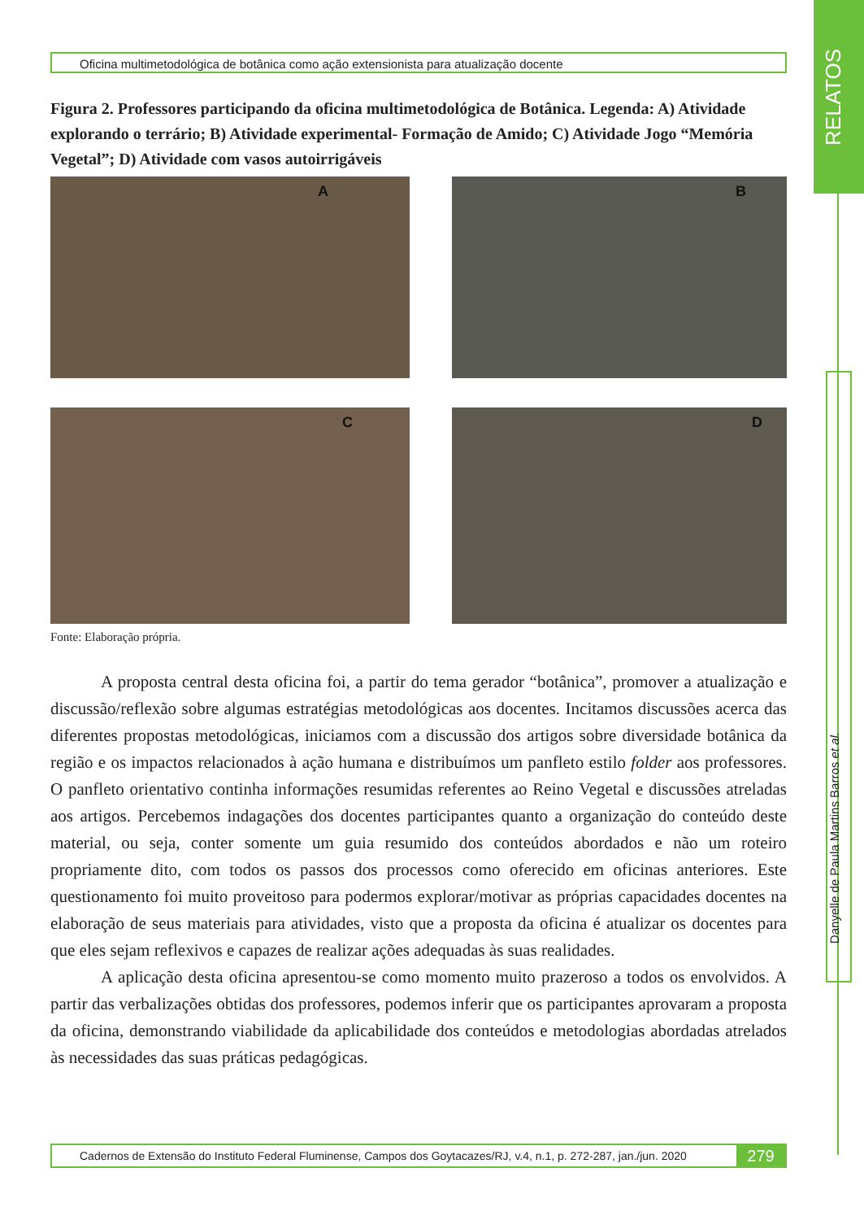RELATOS
Danyelle de Paula Martins Barros et al.
Oficina multimetodológica de botânica como ação extensionista para atualização docente
Figura 2. Professores participando da oficina multimetodológica de Botânica. Legenda: A) Atividade explorando o terrário; B) Atividade experimental- Formação de Amido; C) Atividade Jogo “Memória Vegetal”; D) Atividade com vasos autoirrigáveis
A
B
C
D
Fonte: Elaboração própria.
A proposta central desta oficina foi, a partir do tema gerador “botânica”, promover a atualização e discussão/reflexão sobre algumas estratégias metodológicas aos docentes. Incitamos discussões acerca das diferentes propostas metodológicas, iniciamos com a discussão dos artigos sobre diversidade botânica da região e os impactos relacionados à ação humana e distribuímos um panfleto estilo folder aos professores. O panfleto orientativo continha informações resumidas referentes ao Reino Vegetal e discussões atreladas aos artigos. Percebemos indagações dos docentes participantes quanto a organização do conteúdo deste material, ou seja, conter somente um guia resumido dos conteúdos abordados e não um roteiro propriamente dito, com todos os passos dos processos como oferecido em oficinas anteriores. Este questionamento foi muito proveitoso para podermos explorar/motivar as próprias capacidades docentes na elaboração de seus materiais para atividades, visto que a proposta da oficina é atualizar os docentes para que eles sejam reflexivos e capazes de realizar ações adequadas às suas realidades.
A aplicação desta oficina apresentou-se como momento muito prazeroso a todos os envolvidos. A partir das verbalizações obtidas dos professores, podemos inferir que os participantes aprovaram a proposta da oficina, demonstrando viabilidade da aplicabilidade dos conteúdos e metodologias abordadas atrelados às necessidades das suas práticas pedagógicas.
Cadernos de Extensão do Instituto Federal Fluminense, Campos dos Goytacazes/RJ, v.4, n.1, p. 272-287, jan./jun. 2020
279